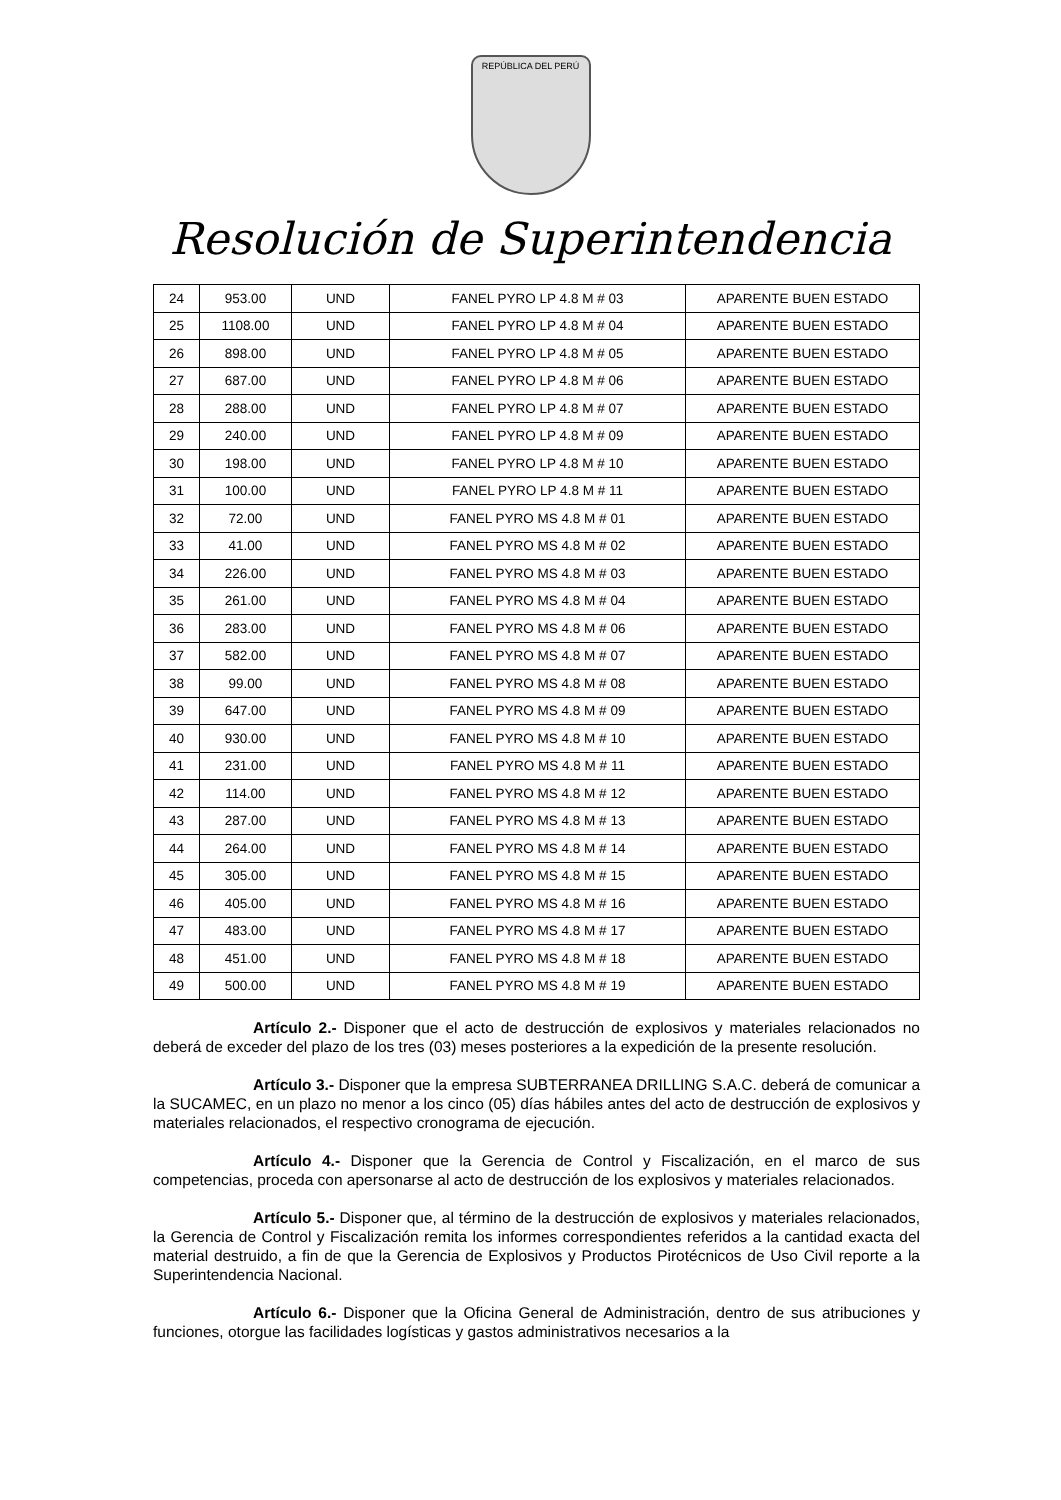REPÚBLICA DEL PERÚ
Resolución de Superintendencia
| 24 | 953.00 | UND | FANEL PYRO LP 4.8 M # 03 | APARENTE BUEN ESTADO |
| 25 | 1108.00 | UND | FANEL PYRO LP 4.8 M # 04 | APARENTE BUEN ESTADO |
| 26 | 898.00 | UND | FANEL PYRO LP 4.8 M # 05 | APARENTE BUEN ESTADO |
| 27 | 687.00 | UND | FANEL PYRO LP 4.8 M # 06 | APARENTE BUEN ESTADO |
| 28 | 288.00 | UND | FANEL PYRO LP 4.8 M # 07 | APARENTE BUEN ESTADO |
| 29 | 240.00 | UND | FANEL PYRO LP 4.8 M # 09 | APARENTE BUEN ESTADO |
| 30 | 198.00 | UND | FANEL PYRO LP 4.8 M # 10 | APARENTE BUEN ESTADO |
| 31 | 100.00 | UND | FANEL PYRO LP 4.8 M # 11 | APARENTE BUEN ESTADO |
| 32 | 72.00 | UND | FANEL PYRO MS 4.8 M # 01 | APARENTE BUEN ESTADO |
| 33 | 41.00 | UND | FANEL PYRO MS 4.8 M # 02 | APARENTE BUEN ESTADO |
| 34 | 226.00 | UND | FANEL PYRO MS 4.8 M # 03 | APARENTE BUEN ESTADO |
| 35 | 261.00 | UND | FANEL PYRO MS 4.8 M # 04 | APARENTE BUEN ESTADO |
| 36 | 283.00 | UND | FANEL PYRO MS 4.8 M # 06 | APARENTE BUEN ESTADO |
| 37 | 582.00 | UND | FANEL PYRO MS 4.8 M # 07 | APARENTE BUEN ESTADO |
| 38 | 99.00 | UND | FANEL PYRO MS 4.8 M # 08 | APARENTE BUEN ESTADO |
| 39 | 647.00 | UND | FANEL PYRO MS 4.8 M # 09 | APARENTE BUEN ESTADO |
| 40 | 930.00 | UND | FANEL PYRO MS 4.8 M # 10 | APARENTE BUEN ESTADO |
| 41 | 231.00 | UND | FANEL PYRO MS 4.8 M # 11 | APARENTE BUEN ESTADO |
| 42 | 114.00 | UND | FANEL PYRO MS 4.8 M # 12 | APARENTE BUEN ESTADO |
| 43 | 287.00 | UND | FANEL PYRO MS 4.8 M # 13 | APARENTE BUEN ESTADO |
| 44 | 264.00 | UND | FANEL PYRO MS 4.8 M # 14 | APARENTE BUEN ESTADO |
| 45 | 305.00 | UND | FANEL PYRO MS 4.8 M # 15 | APARENTE BUEN ESTADO |
| 46 | 405.00 | UND | FANEL PYRO MS 4.8 M # 16 | APARENTE BUEN ESTADO |
| 47 | 483.00 | UND | FANEL PYRO MS 4.8 M # 17 | APARENTE BUEN ESTADO |
| 48 | 451.00 | UND | FANEL PYRO MS 4.8 M # 18 | APARENTE BUEN ESTADO |
| 49 | 500.00 | UND | FANEL PYRO MS 4.8 M # 19 | APARENTE BUEN ESTADO |
Artículo 2.- Disponer que el acto de destrucción de explosivos y materiales relacionados no deberá de exceder del plazo de los tres (03) meses posteriores a la expedición de la presente resolución.
Artículo 3.- Disponer que la empresa SUBTERRANEA DRILLING S.A.C. deberá de comunicar a la SUCAMEC, en un plazo no menor a los cinco (05) días hábiles antes del acto de destrucción de explosivos y materiales relacionados, el respectivo cronograma de ejecución.
Artículo 4.- Disponer que la Gerencia de Control y Fiscalización, en el marco de sus competencias, proceda con apersonarse al acto de destrucción de los explosivos y materiales relacionados.
Artículo 5.- Disponer que, al término de la destrucción de explosivos y materiales relacionados, la Gerencia de Control y Fiscalización remita los informes correspondientes referidos a la cantidad exacta del material destruido, a fin de que la Gerencia de Explosivos y Productos Pirotécnicos de Uso Civil reporte a la Superintendencia Nacional.
Artículo 6.- Disponer que la Oficina General de Administración, dentro de sus atribuciones y funciones, otorgue las facilidades logísticas y gastos administrativos necesarios a la